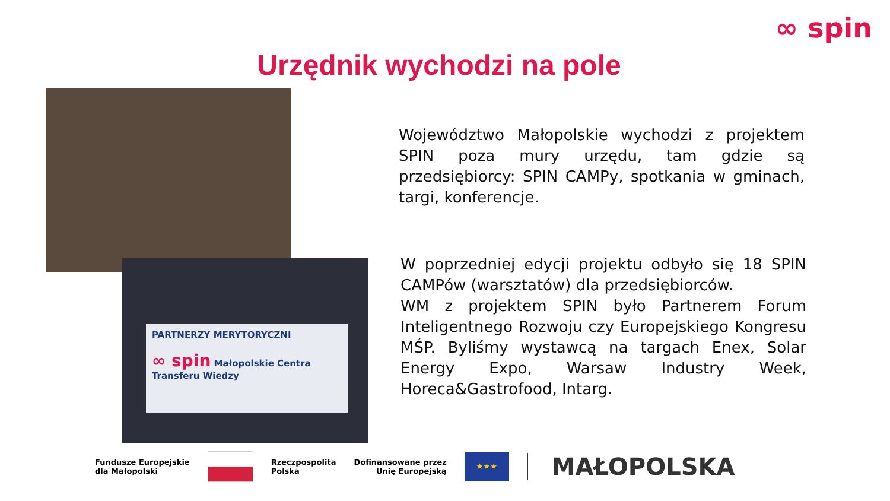∞ spin
Urzędnik wychodzi na pole
PARTNERZY MERYTORYCZNI
∞ spin Małopolskie Centra Transferu Wiedzy
Województwo Małopolskie wychodzi z projektem SPIN poza mury urzędu, tam gdzie są przedsiębiorcy: SPIN CAMPy, spotkania w gminach, targi, konferencje.
W poprzedniej edycji projektu odbyło się 18 SPIN CAMPów (warsztatów) dla przedsiębiorców.
WM z projektem SPIN było Partnerem Forum Inteligentnego Rozwoju czy Europejskiego Kongresu MŚP. Byliśmy wystawcą na targach Enex, Solar Energy Expo, Warsaw Industry Week, Horeca&Gastrofood, Intarg.
Fundusze Europejskie
dla Małopolski
Rzeczpospolita
Polska
Dofinansowane przez
Unię Europejską
★★★
MAŁOPOLSKA